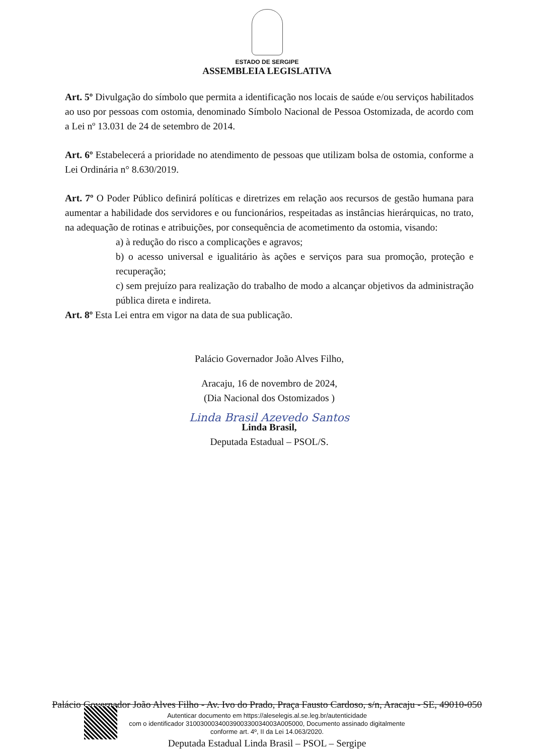ESTADO DE SERGIPE
ASSEMBLEIA LEGISLATIVA
Art. 5º Divulgação do símbolo que permita a identificação nos locais de saúde e/ou serviços habilitados ao uso por pessoas com ostomia, denominado Símbolo Nacional de Pessoa Ostomizada, de acordo com a Lei nº 13.031 de 24 de setembro de 2014.
Art. 6º Estabelecerá a prioridade no atendimento de pessoas que utilizam bolsa de ostomia, conforme a Lei Ordinária n° 8.630/2019.
Art. 7º O Poder Público definirá políticas e diretrizes em relação aos recursos de gestão humana para aumentar a habilidade dos servidores e ou funcionários, respeitadas as instâncias hierárquicas, no trato, na adequação de rotinas e atribuições, por consequência de acometimento da ostomia, visando:
a) à redução do risco a complicações e agravos;
b) o acesso universal e igualitário às ações e serviços para sua promoção, proteção e recuperação;
c) sem prejuízo para realização do trabalho de modo a alcançar objetivos da administração pública direta e indireta.
Art. 8º Esta Lei entra em vigor na data de sua publicação.
Palácio Governador João Alves Filho,
Aracaju, 16 de novembro de 2024,
(Dia Nacional dos Ostomizados )
Linda Brasil Azevedo Santos
Linda Brasil,
Deputada Estadual – PSOL/S.
Palácio Governador João Alves Filho - Av. Ivo do Prado, Praça Fausto Cardoso, s/n, Aracaju - SE, 49010-050
Autenticar documento em https://aleselegis.al.se.leg.br/autenticidade
com o identificador 310030003400390033003400​3A005000, Documento assinado digitalmente
conforme art. 4º, II da Lei 14.063/2020.
Deputada Estadual Linda Brasil – PSOL – Sergipe